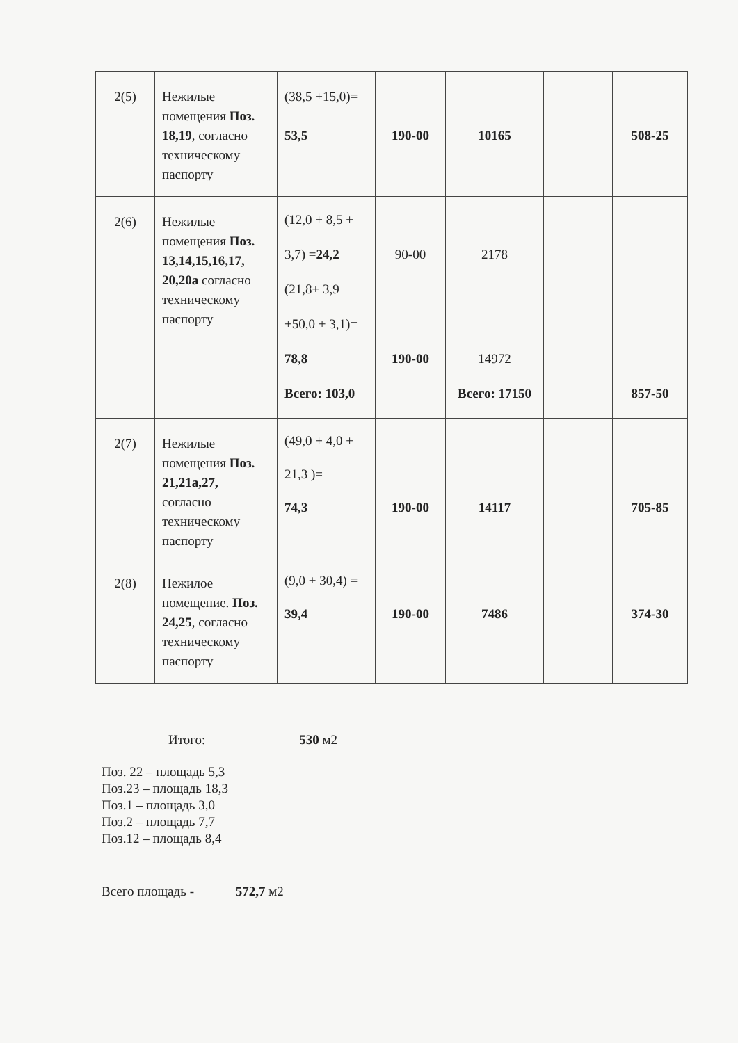| 2(5) | Нежилые помещения Поз. 18,19 , согласно техническому паспорту | (38,5 +15,0)= 53,5 | 190-00 | 10165 | | 508-25 |
| 2(6) | Нежилые помещения Поз. 13,14,15,16,17, 20,20а согласно техническому паспорту | (12,0 + 8,5 + 3,7) = 24,2 (21,8+ 3,9 +50,0 + 3,1)= 78,8 Всего: 103,0 | 90-00 190-00 | 2178 14972 Всего: 17150 | | 857-50 |
| 2(7) | Нежилые помещения Поз. 21,21а,27, согласно техническому паспорту | (49,0 + 4,0 + 21,3 )= 74,3 | 190-00 | 14117 | | 705-85 |
| 2(8) | Нежилое помещение. Поз. 24,25 , согласно техническому паспорту | (9,0 + 30,4) = 39,4 | 190-00 | 7486 | | 374-30 |
Итого: 530 м2
Поз. 22 – площадь 5,3
Поз.23 – площадь 18,3
Поз.1 – площадь 3,0
Поз.2 – площадь 7,7
Поз.12 – площадь 8,4
Всего площадь - 572,7 м2